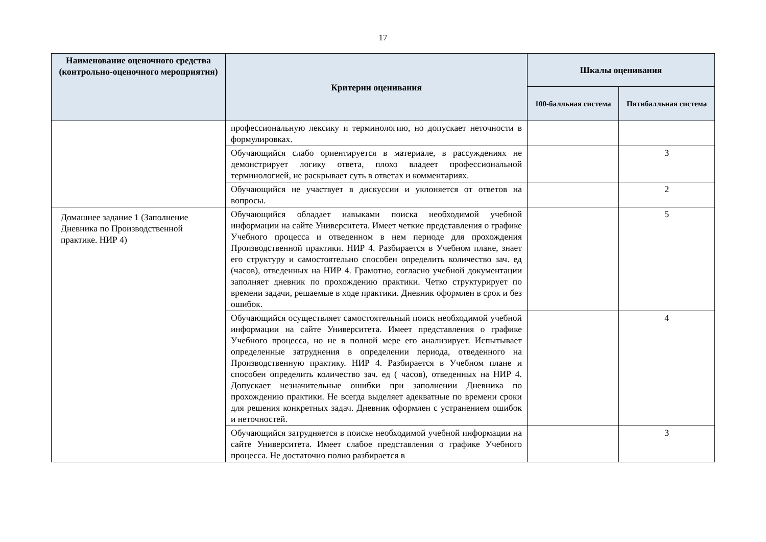17
| Наименование оценочного средства (контрольно-оценочного мероприятия) | Критерии оценивания | Шкалы оценивания | |
| --- | --- | --- | --- |
| | | 100-балльная система | Пятибалльная система |
| | профессиональную лексику и терминологию, но допускает неточности в формулировках. | | |
| | Обучающийся слабо ориентируется в материале, в рассуждениях не демонстрирует логику ответа, плохо владеет профессиональной терминологией, не раскрывает суть в ответах и комментариях. | | 3 |
| | Обучающийся не участвует в дискуссии и уклоняется от ответов на вопросы. | | 2 |
| Домашнее задание 1 (Заполнение Дневника по Производственной практике. НИР 4) | Обучающийся обладает навыками поиска необходимой учебной информации на сайте Университета. Имеет четкие представления о графике Учебного процесса и отведенном в нем периоде для прохождения Производственной практики. НИР 4. Разбирается в Учебном плане, знает его структуру и самостоятельно способен определить количество зач. ед (часов), отведенных на НИР 4. Грамотно, согласно учебной документации заполняет дневник по прохождению практики. Четко структурирует по времени задачи, решаемые в ходе практики. Дневник оформлен в срок и без ошибок. | | 5 |
| | Обучающийся осуществляет самостоятельный поиск необходимой учебной информации на сайте Университета. Имеет представления о графике Учебного процесса, но не в полной мере его анализирует. Испытывает определенные затруднения в определении периода, отведенного на Производственную практику. НИР 4. Разбирается в Учебном плане и способен определить количество зач. ед ( часов), отведенных на НИР 4. Допускает незначительные ошибки при заполнении Дневника по прохождению практики. Не всегда выделяет адекватные по времени сроки для решения конкретных задач. Дневник оформлен с устранением ошибок и неточностей. | | 4 |
| | Обучающийся затрудняется в поиске необходимой учебной информации на сайте Университета. Имеет слабое представления о графике Учебного процесса. Не достаточно полно разбирается в | | 3 |